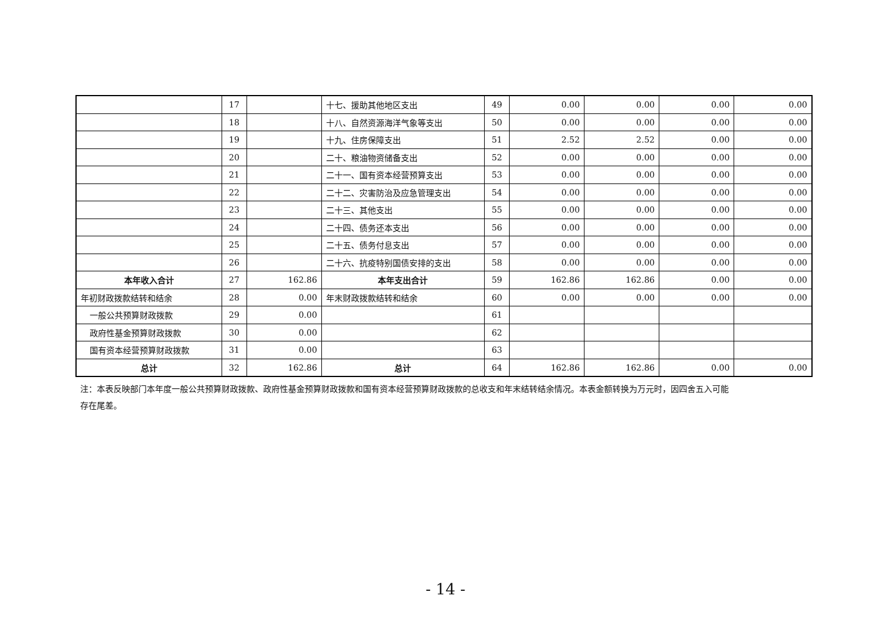| | 17 | | 十七、援助其他地区支出 | 49 | 0.00 | 0.00 | 0.00 | 0.00 |
| | 18 | | 十八、自然资源海洋气象等支出 | 50 | 0.00 | 0.00 | 0.00 | 0.00 |
| | 19 | | 十九、住房保障支出 | 51 | 2.52 | 2.52 | 0.00 | 0.00 |
| | 20 | | 二十、粮油物资储备支出 | 52 | 0.00 | 0.00 | 0.00 | 0.00 |
| | 21 | | 二十一、国有资本经营预算支出 | 53 | 0.00 | 0.00 | 0.00 | 0.00 |
| | 22 | | 二十二、灾害防治及应急管理支出 | 54 | 0.00 | 0.00 | 0.00 | 0.00 |
| | 23 | | 二十三、其他支出 | 55 | 0.00 | 0.00 | 0.00 | 0.00 |
| | 24 | | 二十四、债务还本支出 | 56 | 0.00 | 0.00 | 0.00 | 0.00 |
| | 25 | | 二十五、债务付息支出 | 57 | 0.00 | 0.00 | 0.00 | 0.00 |
| | 26 | | 二十六、抗疫特别国债安排的支出 | 58 | 0.00 | 0.00 | 0.00 | 0.00 |
| 本年收入合计 | 27 | 162.86 | 本年支出合计 | 59 | 162.86 | 162.86 | 0.00 | 0.00 |
| 年初财政拨款结转和结余 | 28 | 0.00 | 年末财政拨款结转和结余 | 60 | 0.00 | 0.00 | 0.00 | 0.00 |
| 一般公共预算财政拨款 | 29 | 0.00 | | 61 | | | | |
| 政府性基金预算财政拨款 | 30 | 0.00 | | 62 | | | | |
| 国有资本经营预算财政拨款 | 31 | 0.00 | | 63 | | | | |
| 总计 | 32 | 162.86 | 总计 | 64 | 162.86 | 162.86 | 0.00 | 0.00 |
注：本表反映部门本年度一般公共预算财政拨款、政府性基金预算财政拨款和国有资本经营预算财政拨款的总收支和年末结转结余情况。本表金额转换为万元时，因四舍五入可能存在尾差。
- 14 -